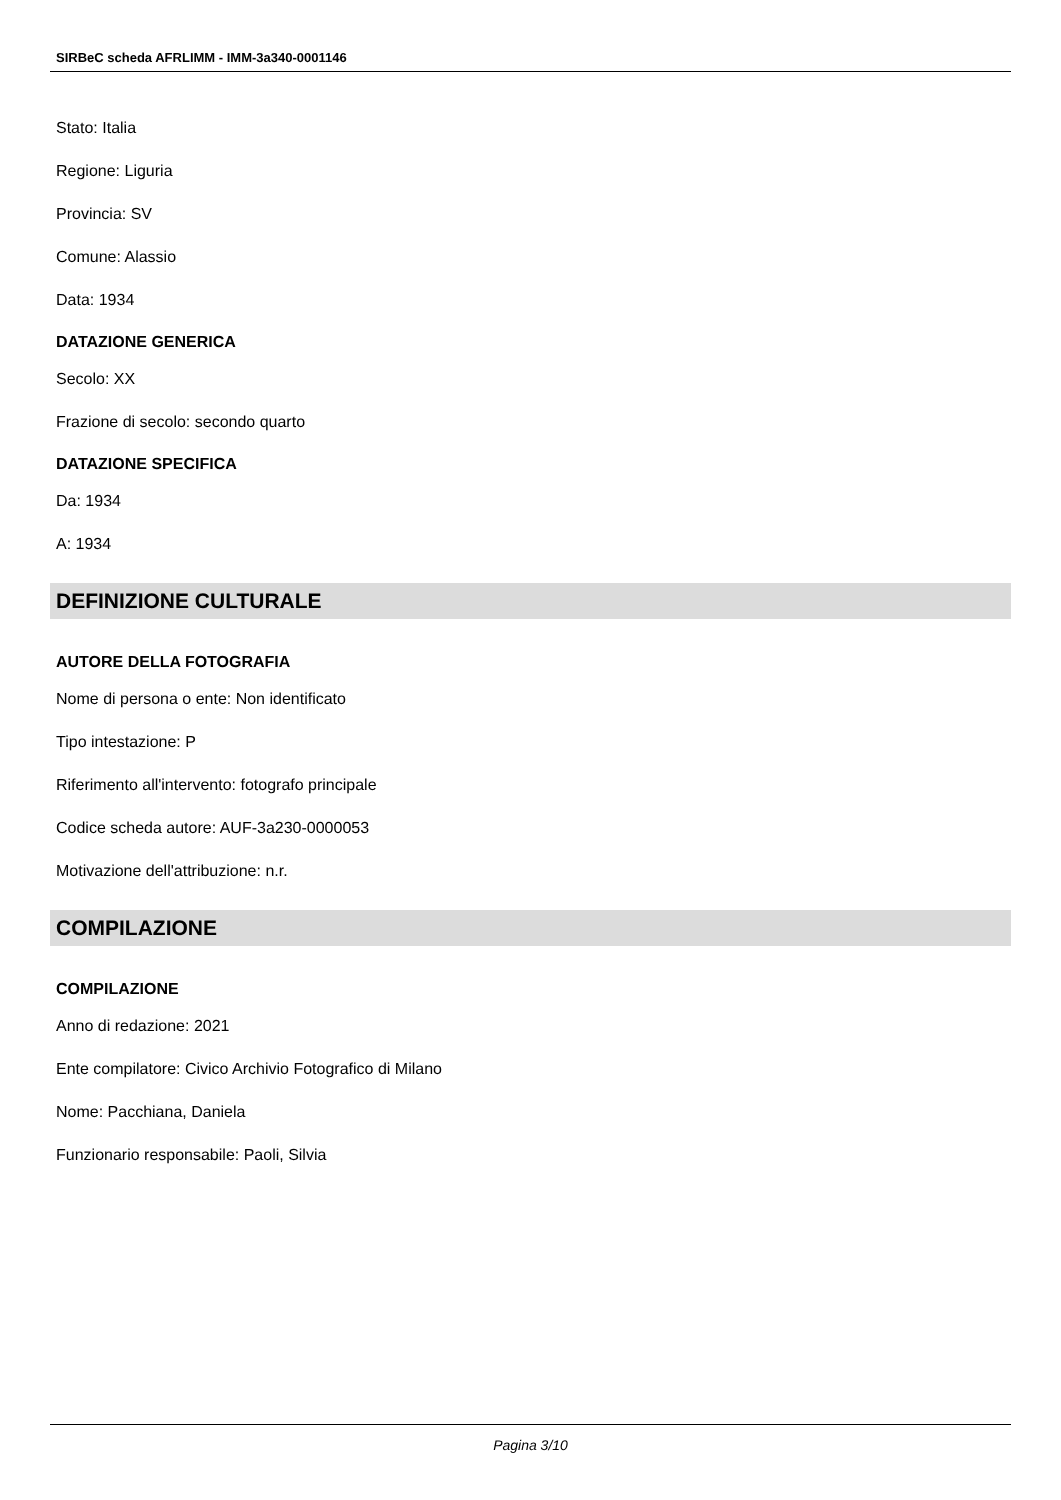SIRBeC scheda AFRLIMM - IMM-3a340-0001146
Stato: Italia
Regione: Liguria
Provincia: SV
Comune: Alassio
Data: 1934
DATAZIONE GENERICA
Secolo: XX
Frazione di secolo: secondo quarto
DATAZIONE SPECIFICA
Da: 1934
A: 1934
DEFINIZIONE CULTURALE
AUTORE DELLA FOTOGRAFIA
Nome di persona o ente: Non identificato
Tipo intestazione: P
Riferimento all'intervento: fotografo principale
Codice scheda autore: AUF-3a230-0000053
Motivazione dell'attribuzione: n.r.
COMPILAZIONE
COMPILAZIONE
Anno di redazione: 2021
Ente compilatore: Civico Archivio Fotografico di Milano
Nome: Pacchiana, Daniela
Funzionario responsabile: Paoli, Silvia
Pagina 3/10